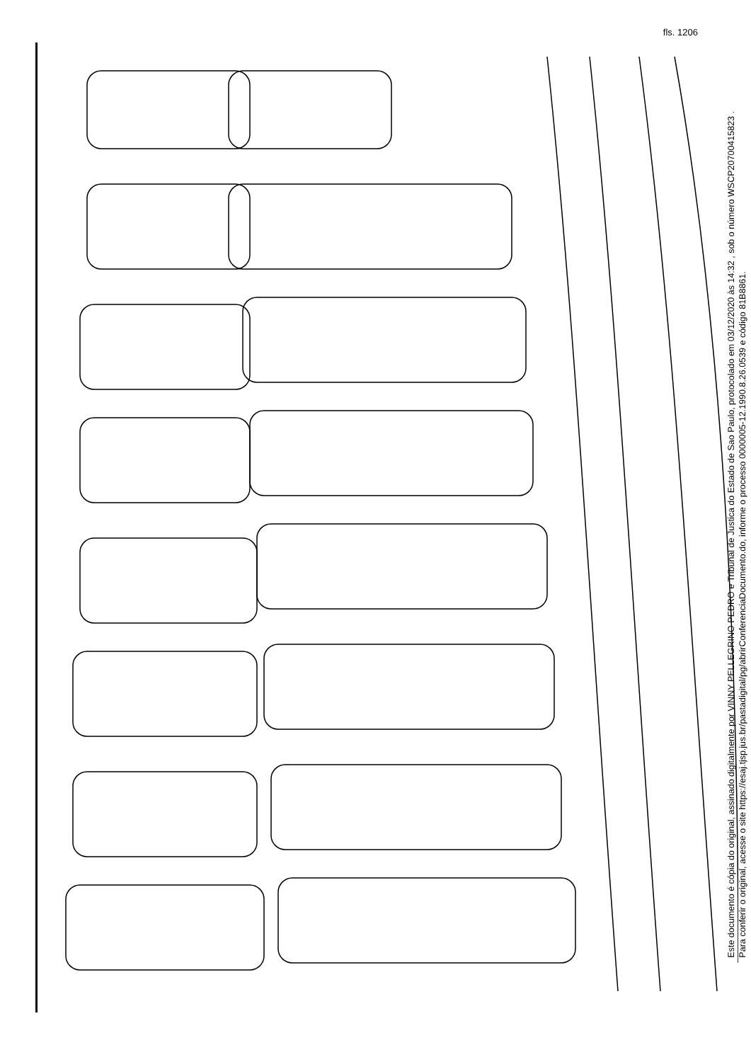fls. 1206
Este documento é cópia do original, assinado digitalmente por VINNY PELLEGRINO PEDRO e Tribunal de Justica do Estado de Sao Paulo, protocolado em 03/12/2020 às 14:32 , sob o número WSCP20700415823 .
Para conferir o original, acesse o site https://esaj.tjsp.jus.br/pastadigital/pg/abrirConferenciaDocumento.do, informe o processo 0000005-12.1990.8.26.0539 e código 81B8861.